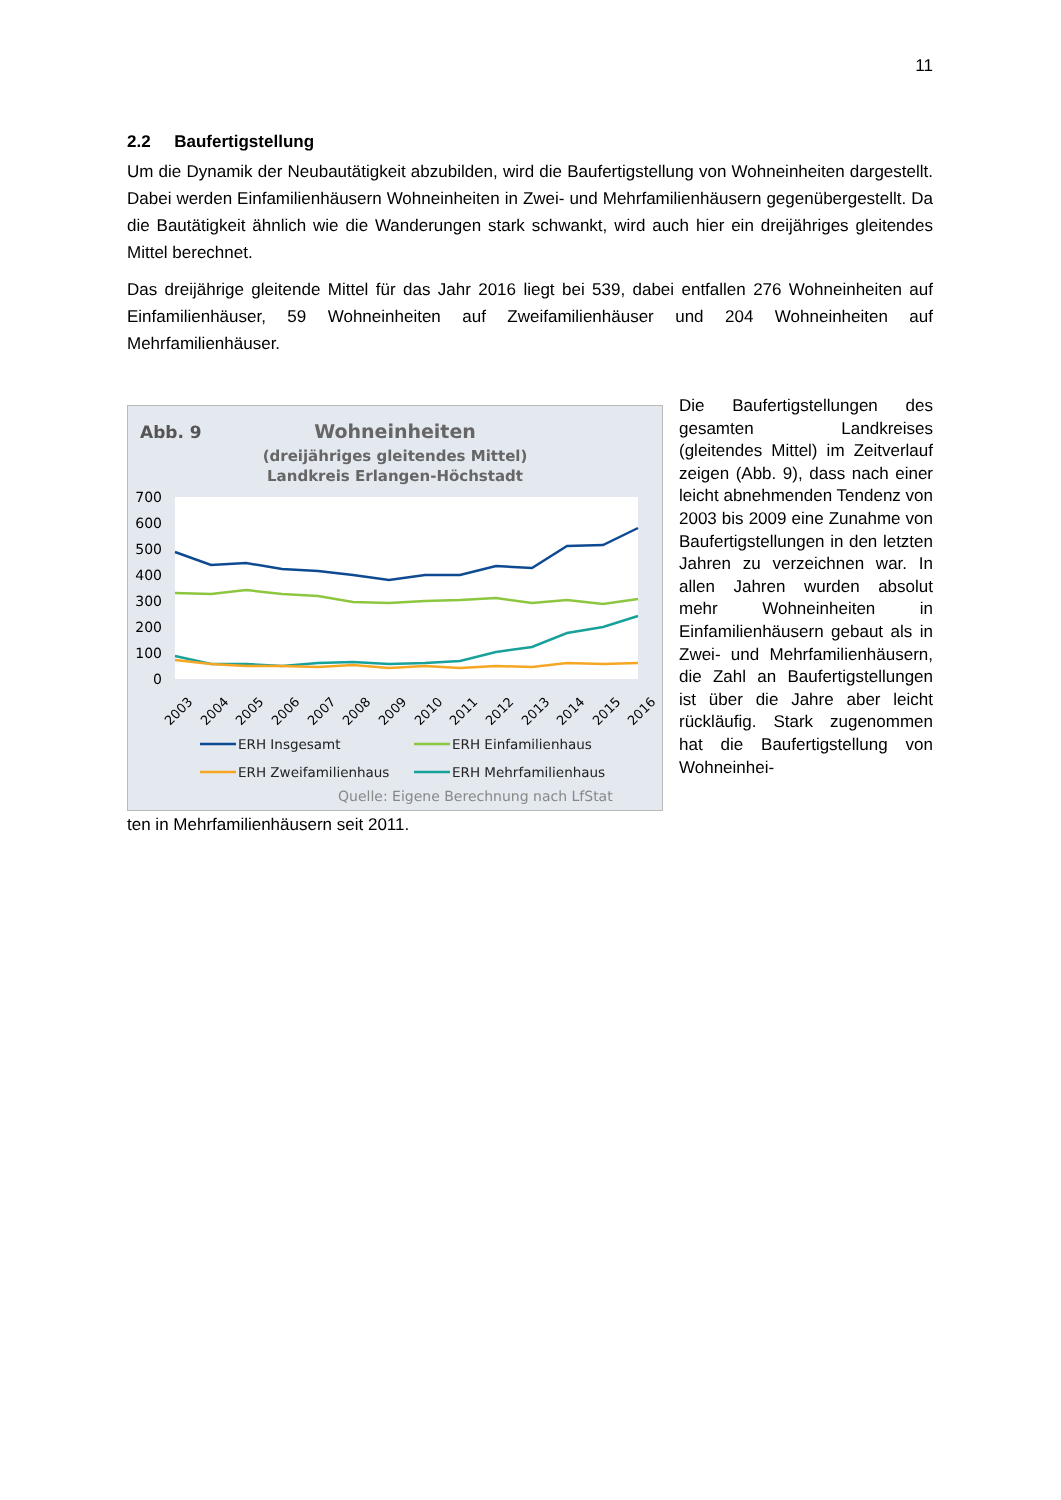11
2.2 Baufertigstellung
Um die Dynamik der Neubautätigkeit abzubilden, wird die Baufertigstellung von Wohneinheiten dargestellt. Dabei werden Einfamilienhäusern Wohneinheiten in Zwei- und Mehrfamilienhäusern gegenübergestellt. Da die Bautätigkeit ähnlich wie die Wanderungen stark schwankt, wird auch hier ein dreijähriges gleitendes Mittel berechnet.
Das dreijährige gleitende Mittel für das Jahr 2016 liegt bei 539, dabei entfallen 276 Wohneinheiten auf Einfamilienhäuser, 59 Wohneinheiten auf Zweifamilienhäuser und 204 Wohneinheiten auf Mehrfamilienhäuser.
Abb. 9
Wohneinheiten
(dreijähriges gleitendes Mittel)
Landkreis Erlangen-Höchstadt
700
600
500
400
300
200
100
0
2003
2004
2005
2006
2007
2008
2009
2010
2011
2012
2013
2014
2015
2016
ERH Insgesamt
ERH Einfamilienhaus
ERH Zweifamilienhaus
ERH Mehrfamilienhaus
Quelle: Eigene Berechnung nach LfStat
Die Baufertigstellungen des gesamten Landkreises (gleitendes Mittel) im Zeitverlauf zeigen (Abb. 9), dass nach einer leicht abnehmenden Tendenz von 2003 bis 2009 eine Zunahme von Baufertigstellungen in den letzten Jahren zu verzeichnen war. In allen Jahren wurden absolut mehr Wohneinheiten in Einfamilienhäusern gebaut als in Zwei- und Mehrfamilienhäusern, die Zahl an Baufertigstellungen ist über die Jahre aber leicht rückläufig. Stark zugenommen hat die Baufertigstellung von Wohneinhei-
ten in Mehrfamilienhäusern seit 2011.